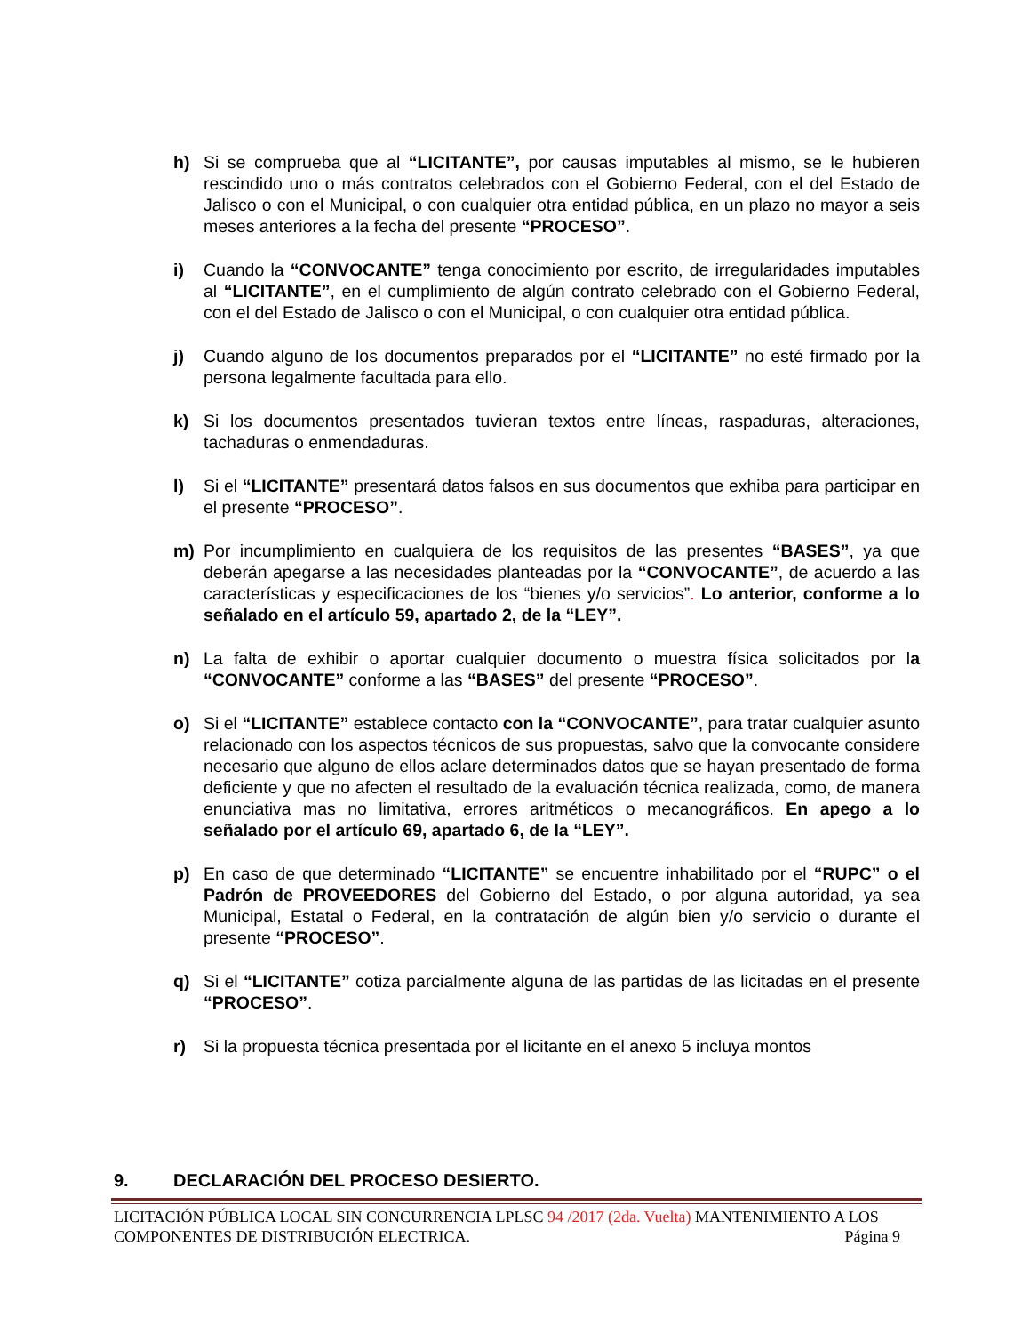h) Si se comprueba que al “LICITANTE”, por causas imputables al mismo, se le hubieren rescindido uno o más contratos celebrados con el Gobierno Federal, con el del Estado de Jalisco o con el Municipal, o con cualquier otra entidad pública, en un plazo no mayor a seis meses anteriores a la fecha del presente “PROCESO”.
i) Cuando la “CONVOCANTE” tenga conocimiento por escrito, de irregularidades imputables al “LICITANTE”, en el cumplimiento de algún contrato celebrado con el Gobierno Federal, con el del Estado de Jalisco o con el Municipal, o con cualquier otra entidad pública.
j) Cuando alguno de los documentos preparados por el “LICITANTE” no esté firmado por la persona legalmente facultada para ello.
k) Si los documentos presentados tuvieran textos entre líneas, raspaduras, alteraciones, tachaduras o enmendaduras.
l) Si el “LICITANTE” presentará datos falsos en sus documentos que exhiba para participar en el presente “PROCESO”.
m) Por incumplimiento en cualquiera de los requisitos de las presentes “BASES”, ya que deberán apegarse a las necesidades planteadas por la “CONVOCANTE”, de acuerdo a las características y especificaciones de los “bienes y/o servicios”. Lo anterior, conforme a lo señalado en el artículo 59, apartado 2, de la “LEY”.
n) La falta de exhibir o aportar cualquier documento o muestra física solicitados por la “CONVOCANTE” conforme a las “BASES” del presente “PROCESO”.
o) Si el “LICITANTE” establece contacto con la “CONVOCANTE”, para tratar cualquier asunto relacionado con los aspectos técnicos de sus propuestas, salvo que la convocante considere necesario que alguno de ellos aclare determinados datos que se hayan presentado de forma deficiente y que no afecten el resultado de la evaluación técnica realizada, como, de manera enunciativa mas no limitativa, errores aritméticos o mecanográficos. En apego a lo señalado por el artículo 69, apartado 6, de la “LEY”.
p) En caso de que determinado “LICITANTE” se encuentre inhabilitado por el “RUPC” o el Padrón de PROVEEDORES del Gobierno del Estado, o por alguna autoridad, ya sea Municipal, Estatal o Federal, en la contratación de algún bien y/o servicio o durante el presente “PROCESO”.
q) Si el “LICITANTE” cotiza parcialmente alguna de las partidas de las licitadas en el presente “PROCESO”.
r) Si la propuesta técnica presentada por el licitante en el anexo 5 incluya montos
9. DECLARACIÓN DEL PROCESO DESIERTO.
LICITACIÓN PÚBLICA LOCAL SIN CONCURRENCIA LPLSC 94 /2017 (2da. Vuelta) MANTENIMIENTO A LOS
COMPONENTES DE DISTRIBUCIÓN ELECTRICA. Página 9